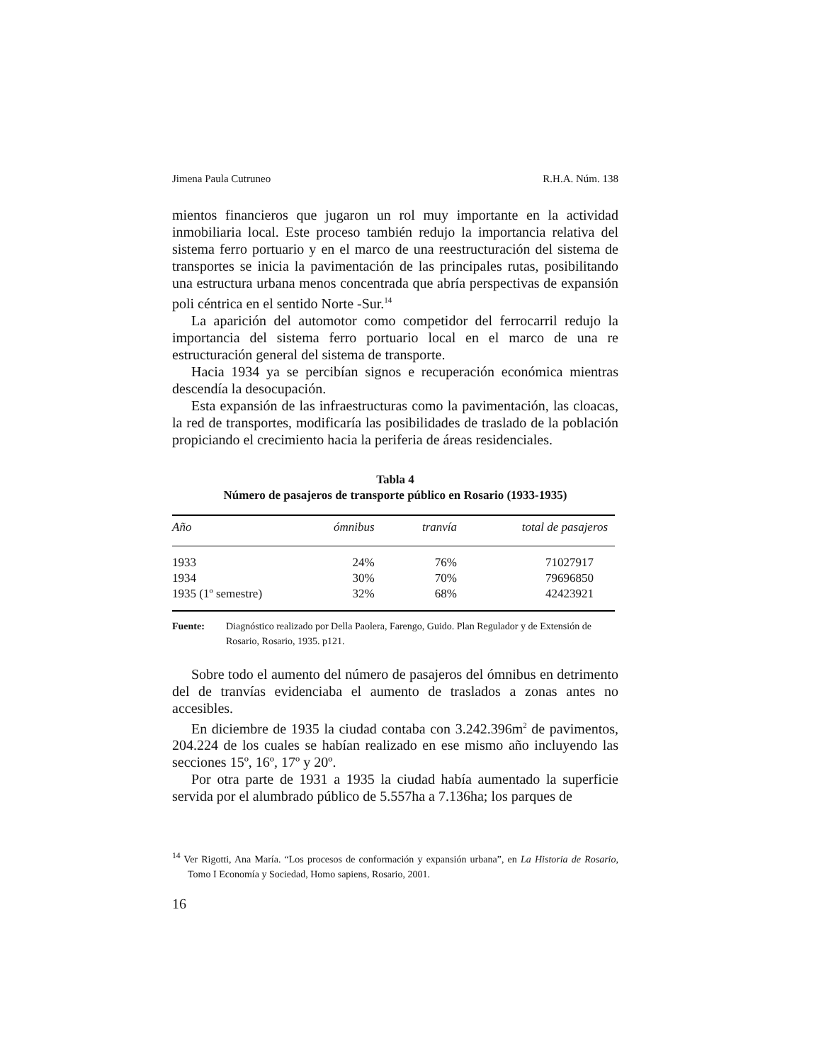Jimena Paula Cutruneo R.H.A. Núm. 138
mientos financieros que jugaron un rol muy importante en la actividad inmobiliaria local. Este proceso también redujo la importancia relativa del sistema ferro portuario y en el marco de una reestructuración del sistema de transportes se inicia la pavimentación de las principales rutas, posibilitando una estructura urbana menos concentrada que abría perspectivas de expansión poli céntrica en el sentido Norte -Sur.<sup>14</sup>
La aparición del automotor como competidor del ferrocarril redujo la importancia del sistema ferro portuario local en el marco de una re estructuración general del sistema de transporte.
Hacia 1934 ya se percibían signos e recuperación económica mientras descendía la desocupación.
Esta expansión de las infraestructuras como la pavimentación, las cloacas, la red de transportes, modificaría las posibilidades de traslado de la población propiciando el crecimiento hacia la periferia de áreas residenciales.
Tabla 4
Número de pasajeros de transporte público en Rosario (1933-1935)
| Año | ómnibus | tranvía | total de pasajeros |
| --- | --- | --- | --- |
| 1933 | 24% | 76% | 71027917 |
| 1934 | 30% | 70% | 79696850 |
| 1935 (1º semestre) | 32% | 68% | 42423921 |
Fuente: Diagnóstico realizado por Della Paolera, Farengo, Guido. Plan Regulador y de Extensión de Rosario, Rosario, 1935. p121.
Sobre todo el aumento del número de pasajeros del ómnibus en detrimento del de tranvías evidenciaba el aumento de traslados a zonas antes no accesibles.
En diciembre de 1935 la ciudad contaba con 3.242.396m<sup>2</sup> de pavimentos, 204.224 de los cuales se habían realizado en ese mismo año incluyendo las secciones 15º, 16º, 17º y 20º.
Por otra parte de 1931 a 1935 la ciudad había aumentado la superficie servida por el alumbrado público de 5.557ha a 7.136ha; los parques de
<sup>14</sup> Ver Rigotti, Ana María. “Los procesos de conformación y expansión urbana”, en La Historia de Rosario, Tomo I Economía y Sociedad, Homo sapiens, Rosario, 2001.
16